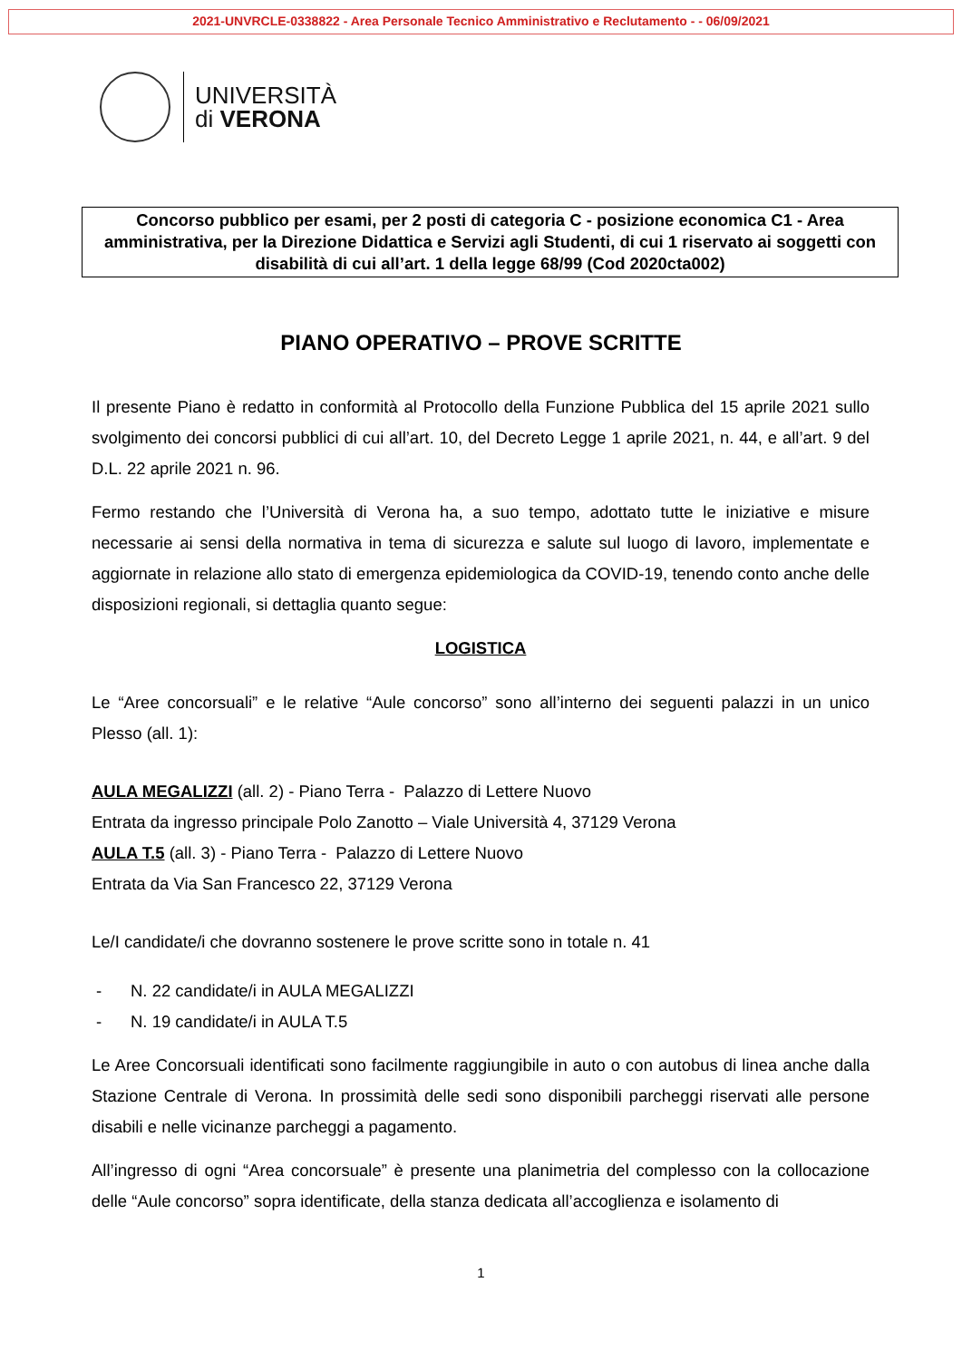2021-UNVRCLE-0338822 - Area Personale Tecnico Amministrativo e Reclutamento - - 06/09/2021
UNIVERSITÀ
di VERONA
Concorso pubblico per esami, per 2 posti di categoria C - posizione economica C1 - Area amministrativa, per la Direzione Didattica e Servizi agli Studenti, di cui 1 riservato ai soggetti con disabilità di cui all’art. 1 della legge 68/99 (Cod 2020cta002)
PIANO OPERATIVO – PROVE SCRITTE
Il presente Piano è redatto in conformità al Protocollo della Funzione Pubblica del 15 aprile 2021 sullo svolgimento dei concorsi pubblici di cui all’art. 10, del Decreto Legge 1 aprile 2021, n. 44, e all’art. 9 del D.L. 22 aprile 2021 n. 96.
Fermo restando che l’Università di Verona ha, a suo tempo, adottato tutte le iniziative e misure necessarie ai sensi della normativa in tema di sicurezza e salute sul luogo di lavoro, implementate e aggiornate in relazione allo stato di emergenza epidemiologica da COVID-19, tenendo conto anche delle disposizioni regionali, si dettaglia quanto segue:
LOGISTICA
Le “Aree concorsuali” e le relative “Aule concorso” sono all’interno dei seguenti palazzi in un unico Plesso (all. 1):
AULA MEGALIZZI (all. 2) - Piano Terra - Palazzo di Lettere Nuovo
Entrata da ingresso principale Polo Zanotto – Viale Università 4, 37129 Verona
AULA T.5 (all. 3) - Piano Terra - Palazzo di Lettere Nuovo
Entrata da Via San Francesco 22, 37129 Verona
Le/I candidate/i che dovranno sostenere le prove scritte sono in totale n. 41
- N. 22 candidate/i in AULA MEGALIZZI
- N. 19 candidate/i in AULA T.5
Le Aree Concorsuali identificati sono facilmente raggiungibile in auto o con autobus di linea anche dalla Stazione Centrale di Verona. In prossimità delle sedi sono disponibili parcheggi riservati alle persone disabili e nelle vicinanze parcheggi a pagamento.
All’ingresso di ogni “Area concorsuale” è presente una planimetria del complesso con la collocazione delle “Aule concorso” sopra identificate, della stanza dedicata all’accoglienza e isolamento di
1